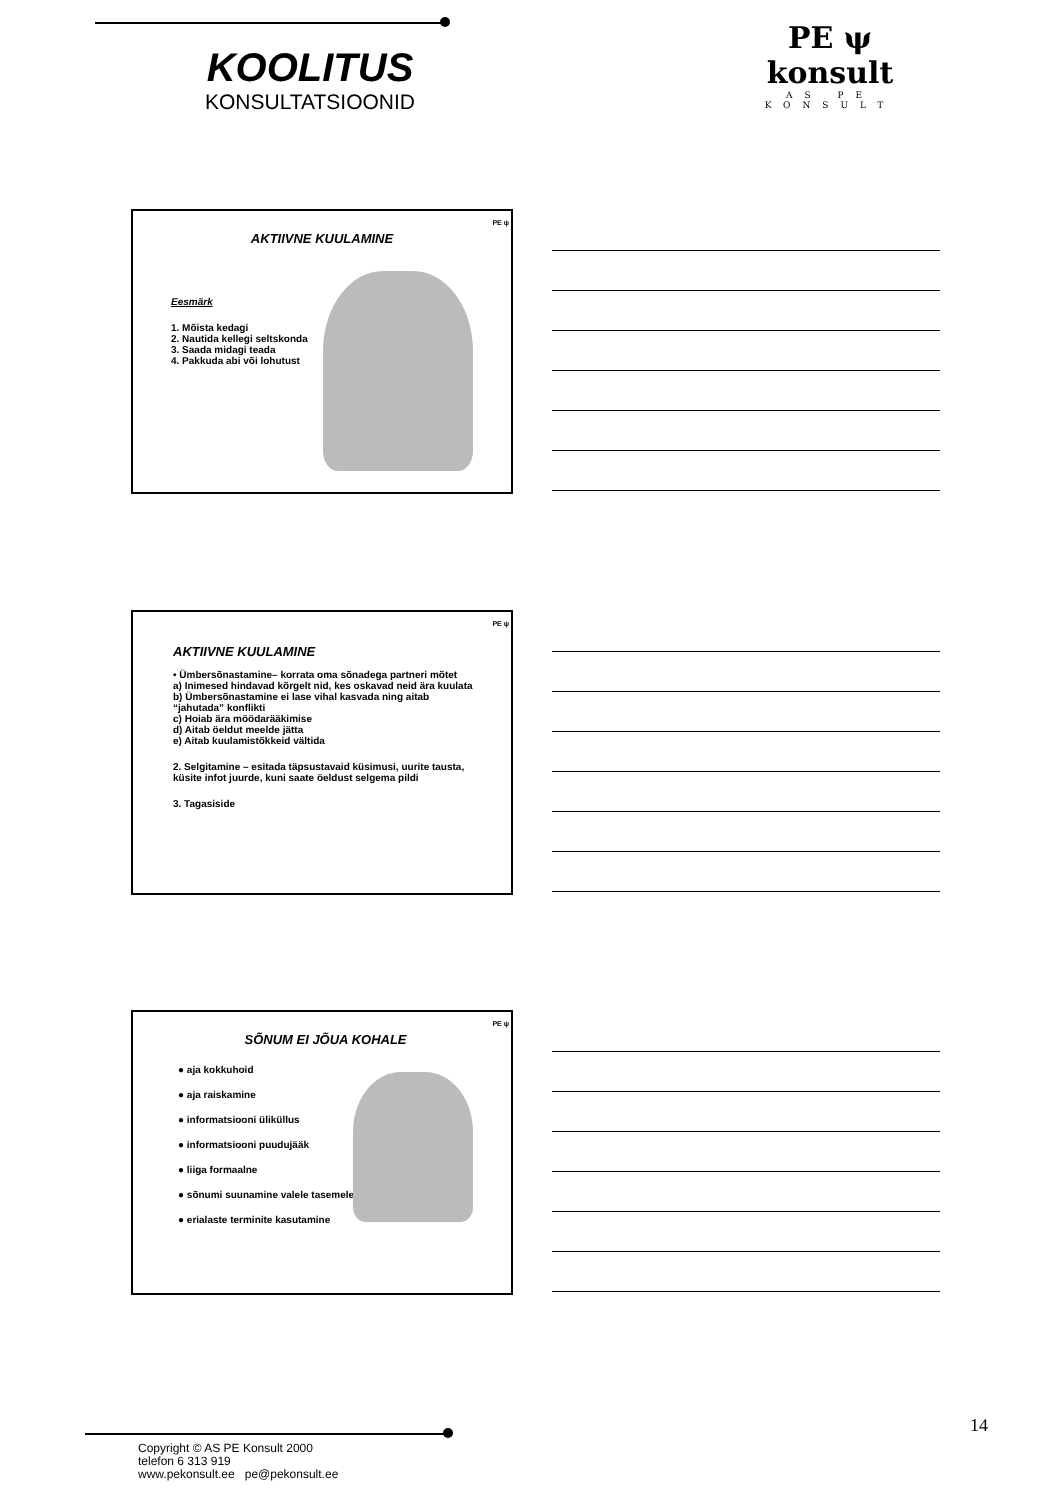KOOLITUS
KONSULTATSIOONID
PE ψ konsult
AS PE KONSULT
PE ψ
AKTIIVNE KUULAMINE
Eesmärk
1. Mõista kedagi
2. Nautida kellegi seltskonda
3. Saada midagi teada
4. Pakkuda abi või lohutust
PE ψ
AKTIIVNE KUULAMINE
• Ümbersõnastamine– korrata oma sõnadega partneri mõtet
a) Inimesed hindavad kõrgelt nid, kes oskavad neid ära kuulata
b) Ümbersõnastamine ei lase vihal kasvada ning aitab “jahutada” konflikti
c) Hoiab ära möödarääkimise
d) Aitab öeldut meelde jätta
e) Aitab kuulamistõkkeid vältida
2. Selgitamine – esitada täpsustavaid küsimusi, uurite tausta, küsite infot juurde, kuni saate öeldust selgema pildi
3. Tagasiside
PE ψ
SÕNUM EI JÕUA KOHALE
● aja kokkuhoid
● aja raiskamine
● informatsiooni üliküllus
● informatsiooni puudujääk
● liiga formaalne
● sõnumi suunamine valele tasemele
● erialaste terminite kasutamine
14
Copyright © AS PE Konsult 2000
telefon 6 313 919
www.pekonsult.ee pe@pekonsult.ee